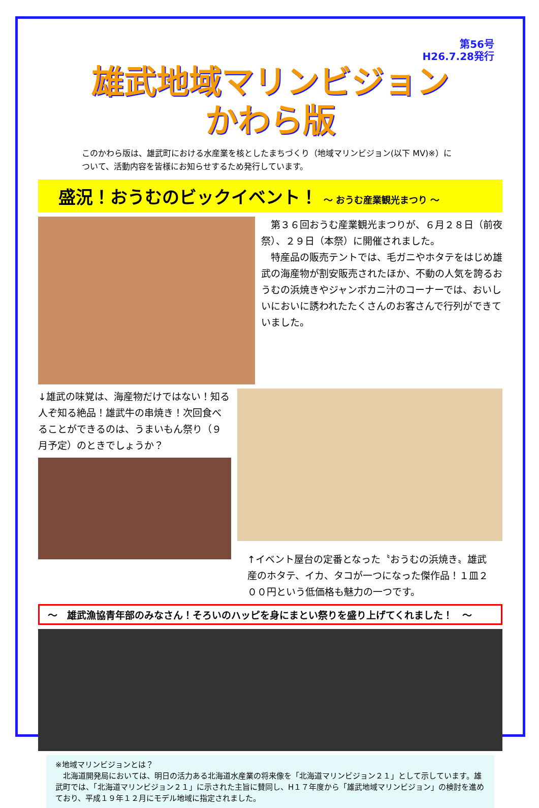第56号
H26.7.28発行
雄武地域マリンビジョン
かわら版
このかわら版は、雄武町における水産業を核としたまちづくり（地域マリンビジョン(以下 MV)※）について、活動内容を皆様にお知らせするため発行しています。
盛況！おうむのビックイベント！ ～ おうむ産業観光まつり ～
　第３６回おうむ産業観光まつりが、６月２８日（前夜祭）、２９日（本祭）に開催されました。
　特産品の販売テントでは、毛ガニやホタテをはじめ雄武の海産物が割安販売されたほか、不動の人気を誇るおうむの浜焼きやジャンボカニ汁のコーナーでは、おいしいにおいに誘われたたくさんのお客さんで行列ができていました。
↓雄武の味覚は、海産物だけではない！知る人ぞ知る絶品！雄武牛の串焼き！次回食べることができるのは、うまいもん祭り（９月予定）のときでしょうか？
↑イベント屋台の定番となった〝おうむの浜焼き〟雄武産のホタテ、イカ、タコが一つになった傑作品！１皿２００円という低価格も魅力の一つです。
～　雄武漁協青年部のみなさん！そろいのハッピを身にまとい祭りを盛り上げてくれました！　～
※地域マリンビジョンとは？
　北海道開発局においては、明日の活力ある北海道水産業の将来像を「北海道マリンビジョン２１」として示しています。雄武町では、「北海道マリンビジョン２１」に示された主旨に賛同し、H１７年度から「雄武地域マリンビジョン」の検討を進めており、平成１９年１２月にモデル地域に指定されました。